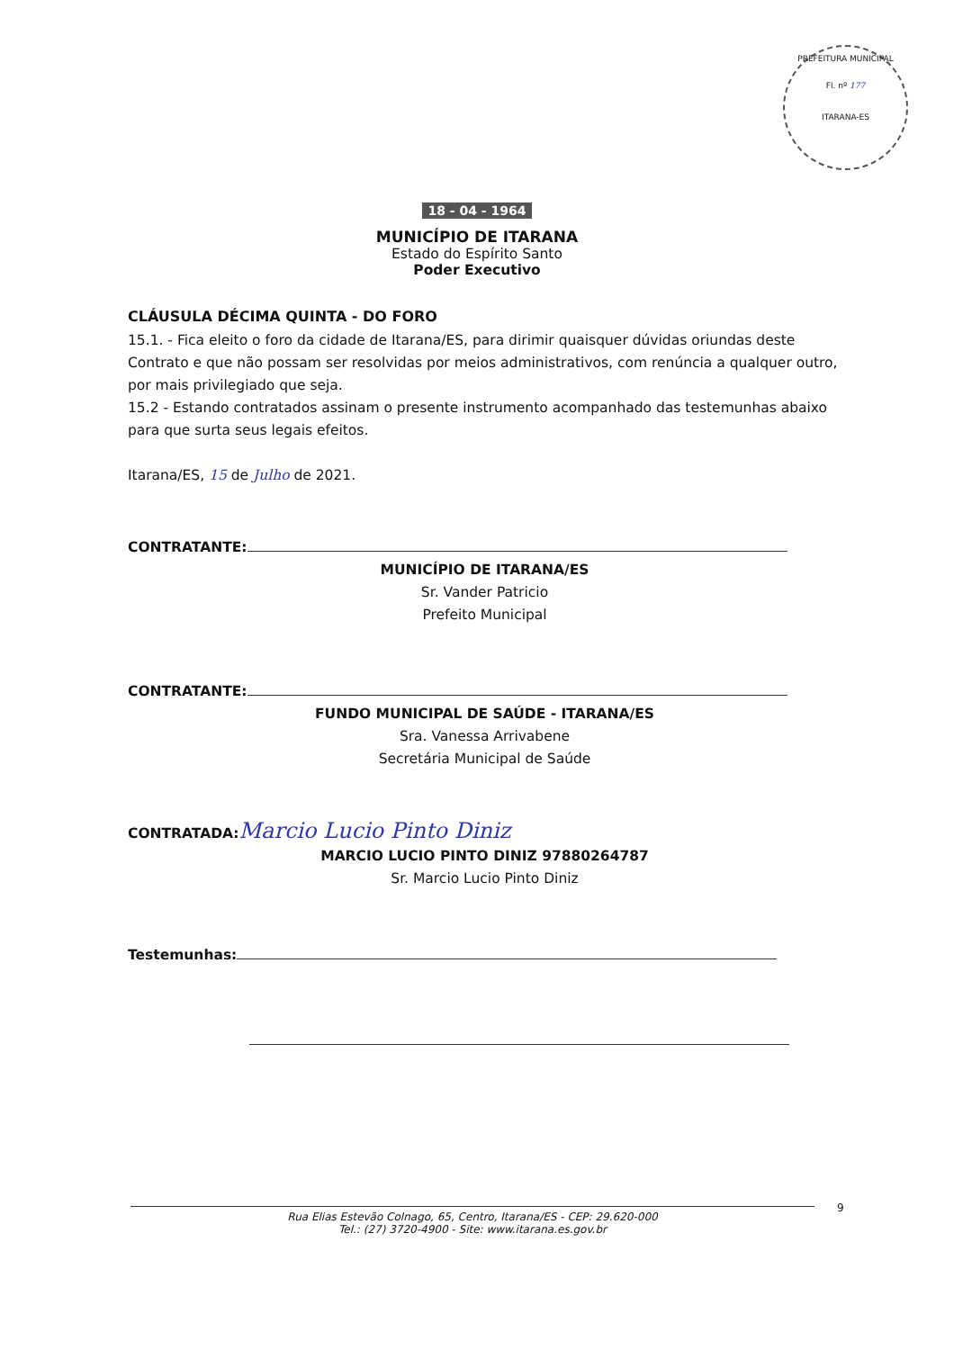PREFEITURA MUNICIPAL
Fl. nº 177
ITARANA-ES
18 - 04 - 1964
MUNICÍPIO DE ITARANA
Estado do Espírito Santo
Poder Executivo
CLÁUSULA DÉCIMA QUINTA - DO FORO
15.1. - Fica eleito o foro da cidade de Itarana/ES, para dirimir quaisquer dúvidas oriundas deste Contrato e que não possam ser resolvidas por meios administrativos, com renúncia a qualquer outro, por mais privilegiado que seja.
15.2 - Estando contratados assinam o presente instrumento acompanhado das testemunhas abaixo para que surta seus legais efeitos.
Itarana/ES, 15 de Julho de 2021.
CONTRATANTE:
MUNICÍPIO DE ITARANA/ES
Sr. Vander Patricio
Prefeito Municipal
CONTRATANTE:
FUNDO MUNICIPAL DE SAÚDE - ITARANA/ES
Sra. Vanessa Arrivabene
Secretária Municipal de Saúde
CONTRATADA: Marcio Lucio Pinto Diniz
MARCIO LUCIO PINTO DINIZ 97880264787
Sr. Marcio Lucio Pinto Diniz
Testemunhas:
Rua Elias Estevão Colnago, 65, Centro, Itarana/ES - CEP: 29.620-000
Tel.: (27) 3720-4900 - Site: www.itarana.es.gov.br
9